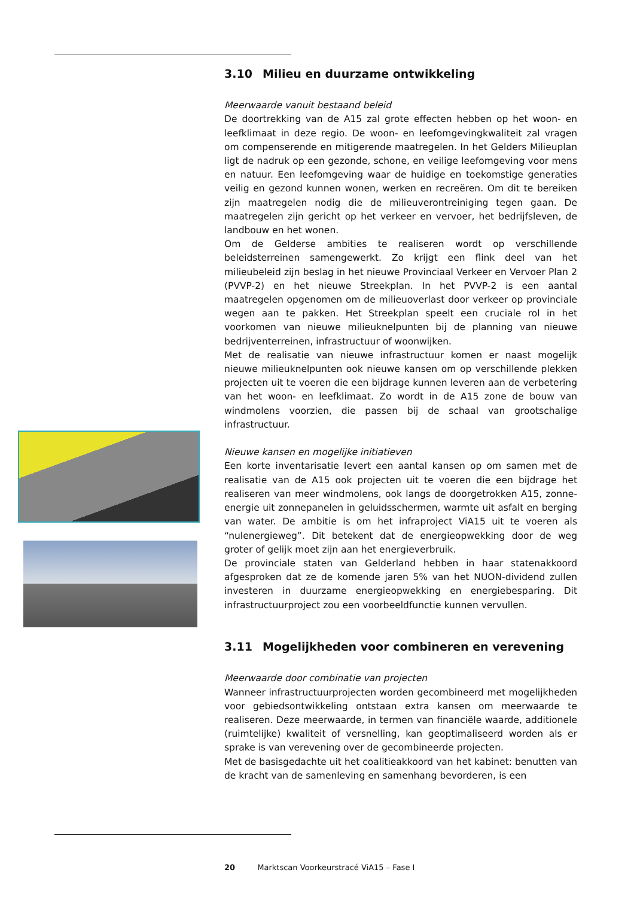3.10 Milieu en duurzame ontwikkeling
Meerwaarde vanuit bestaand beleid
De doortrekking van de A15 zal grote effecten hebben op het woon- en leefklimaat in deze regio. De woon- en leefomgevingkwaliteit zal vragen om compenserende en mitigerende maatregelen. In het Gelders Milieuplan ligt de nadruk op een gezonde, schone, en veilige leefomgeving voor mens en natuur. Een leefomgeving waar de huidige en toekomstige generaties veilig en gezond kunnen wonen, werken en recreëren. Om dit te bereiken zijn maatregelen nodig die de milieuverontreiniging tegen gaan. De maatregelen zijn gericht op het verkeer en vervoer, het bedrijfsleven, de landbouw en het wonen.
Om de Gelderse ambities te realiseren wordt op verschillende beleidsterreinen samengewerkt. Zo krijgt een flink deel van het milieubeleid zijn beslag in het nieuwe Provinciaal Verkeer en Vervoer Plan 2 (PVVP-2) en het nieuwe Streekplan. In het PVVP-2 is een aantal maatregelen opgenomen om de milieuoverlast door verkeer op provinciale wegen aan te pakken. Het Streekplan speelt een cruciale rol in het voorkomen van nieuwe milieuknelpunten bij de planning van nieuwe bedrijventerreinen, infrastructuur of woonwijken.
Met de realisatie van nieuwe infrastructuur komen er naast mogelijk nieuwe milieuknelpunten ook nieuwe kansen om op verschillende plekken projecten uit te voeren die een bijdrage kunnen leveren aan de verbetering van het woon- en leefklimaat. Zo wordt in de A15 zone de bouw van windmolens voorzien, die passen bij de schaal van grootschalige infrastructuur.
Nieuwe kansen en mogelijke initiatieven
Een korte inventarisatie levert een aantal kansen op om samen met de realisatie van de A15 ook projecten uit te voeren die een bijdrage het realiseren van meer windmolens, ook langs de doorgetrokken A15, zonne-energie uit zonnepanelen in geluidsschermen, warmte uit asfalt en berging van water. De ambitie is om het infraproject ViA15 uit te voeren als “nulenergieweg”. Dit betekent dat de energieopwekking door de weg groter of gelijk moet zijn aan het energieverbruik.
De provinciale staten van Gelderland hebben in haar statenakkoord afgesproken dat ze de komende jaren 5% van het NUON-dividend zullen investeren in duurzame energieopwekking en energiebesparing. Dit infrastructuurproject zou een voorbeeldfunctie kunnen vervullen.
3.11 Mogelijkheden voor combineren en verevening
Meerwaarde door combinatie van projecten
Wanneer infrastructuurprojecten worden gecombineerd met mogelijkheden voor gebiedsontwikkeling ontstaan extra kansen om meerwaarde te realiseren. Deze meerwaarde, in termen van financiële waarde, additionele (ruimtelijke) kwaliteit of versnelling, kan geoptimaliseerd worden als er sprake is van verevening over de gecombineerde projecten.
Met de basisgedachte uit het coalitieakkoord van het kabinet: benutten van de kracht van de samenleving en samenhang bevorderen, is een
20 Marktscan Voorkeurstracé ViA15 – Fase I